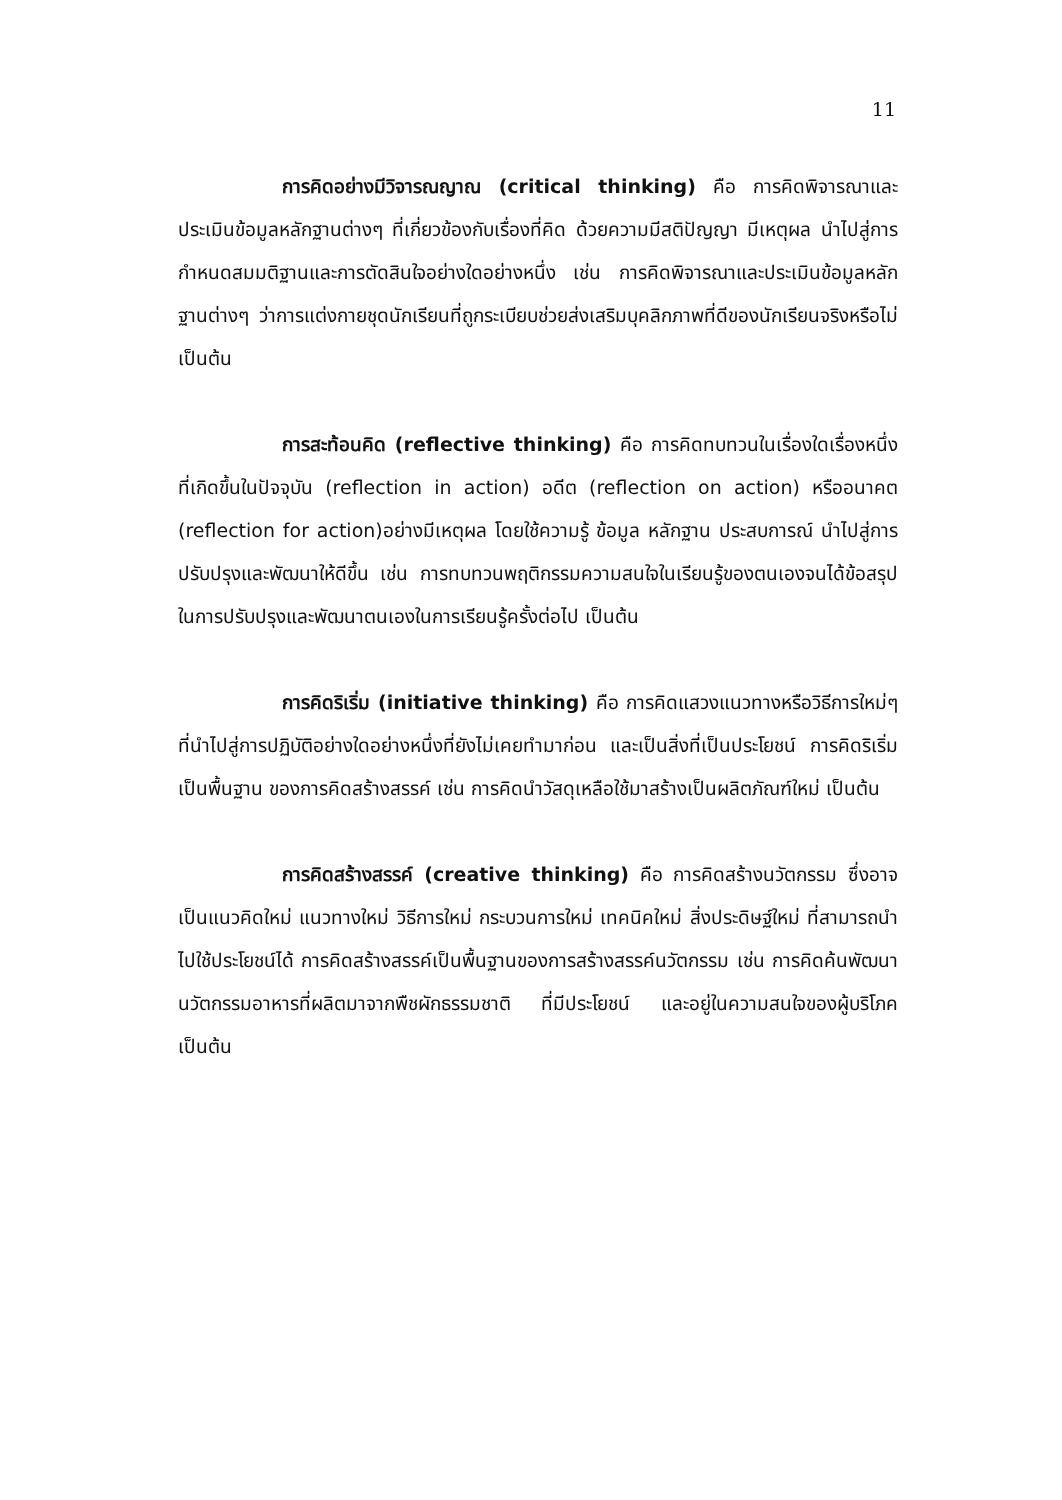11
การคิดอย่างมีวิจารณญาณ (critical thinking) คือ การคิดพิจารณาและประเมินข้อมูลหลักฐานต่างๆ ที่เกี่ยวข้องกับเรื่องที่คิด ด้วยความมีสติปัญญา มีเหตุผล นำไปสู่การกำหนดสมมติฐานและการตัดสินใจอย่างใดอย่างหนึ่ง เช่น การคิดพิจารณาและประเมินข้อมูลหลักฐานต่างๆ ว่าการแต่งกายชุดนักเรียนที่ถูกระเบียบช่วยส่งเสริมบุคลิกภาพที่ดีของนักเรียนจริงหรือไม่ เป็นต้น
การสะท้อนคิด (reflective thinking) คือ การคิดทบทวนในเรื่องใดเรื่องหนึ่งที่เกิดขึ้นในปัจจุบัน (reflection in action) อดีต (reflection on action) หรืออนาคต (reflection for action)อย่างมีเหตุผล โดยใช้ความรู้ ข้อมูล หลักฐาน ประสบการณ์ นำไปสู่การปรับปรุงและพัฒนาให้ดีขึ้น เช่น การทบทวนพฤติกรรมความสนใจในเรียนรู้ของตนเองจนได้ข้อสรุปในการปรับปรุงและพัฒนาตนเองในการเรียนรู้ครั้งต่อไป เป็นต้น
การคิดริเริ่ม (initiative thinking) คือ การคิดแสวงแนวทางหรือวิธีการใหม่ๆ ที่นำไปสู่การปฏิบัติอย่างใดอย่างหนึ่งที่ยังไม่เคยทำมาก่อน และเป็นสิ่งที่เป็นประโยชน์ การคิดริเริ่มเป็นพื้นฐาน ของการคิดสร้างสรรค์ เช่น การคิดนำวัสดุเหลือใช้มาสร้างเป็นผลิตภัณฑ์ใหม่ เป็นต้น
การคิดสร้างสรรค์ (creative thinking) คือ การคิดสร้างนวัตกรรม ซึ่งอาจเป็นแนวคิดใหม่ แนวทางใหม่ วิธีการใหม่ กระบวนการใหม่ เทคนิคใหม่ สิ่งประดิษฐ์ใหม่ ที่สามารถนำไปใช้ประโยชน์ได้ การคิดสร้างสรรค์เป็นพื้นฐานของการสร้างสรรค์นวัตกรรม เช่น การคิดค้นพัฒนานวัตกรรมอาหารที่ผลิตมาจากพืชผักธรรมชาติ ที่มีประโยชน์ และอยู่ในความสนใจของผู้บริโภค เป็นต้น